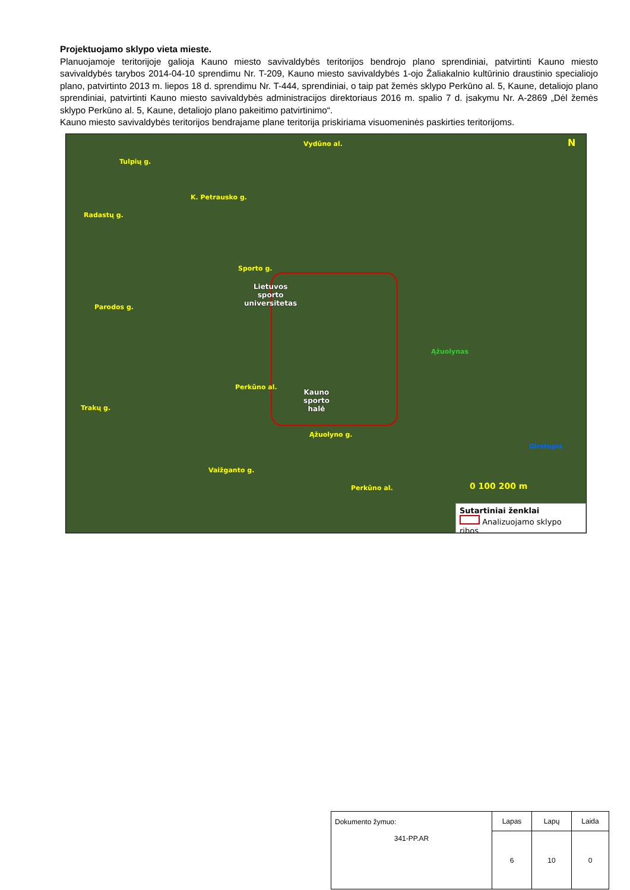Projektuojamo sklypo vieta mieste.
Planuojamoje teritorijoje galioja Kauno miesto savivaldybės teritorijos bendrojo plano sprendiniai, patvirtinti Kauno miesto savivaldybės tarybos 2014-04-10 sprendimu Nr. T-209, Kauno miesto savivaldybės 1-ojo Žaliakalnio kultūrinio draustinio specialiojo plano, patvirtinto 2013 m. liepos 18 d. sprendimu Nr. T-444, sprendiniai, o taip pat žemės sklypo Perkūno al. 5, Kaune, detaliojo plano sprendiniai, patvirtinti Kauno miesto savivaldybės administracijos direktoriaus 2016 m. spalio 7 d. įsakymu Nr. A-2869 „Dėl žemės sklypo Perkūno al. 5, Kaune, detaliojo plano pakeitimo patvirtinimo“.
Kauno miesto savivaldybės teritorijos bendrajame plane teritorija priskiriama visuomeninės paskirties teritorijoms.
Vydūno al.
Tulpių g.
K. Petrausko g.
Radastų g.
Sporto g.
Parodos g.
Perkūno al.
Trakų g.
Ąžuolyno g.
Vaižganto g.
Perkūno al.
Ąžuolynas
Girstupis
N
0 100 200 m
Lietuvos
sporto
universitetas
Kauno
sporto
halė
Sutartiniai ženklai
Analizuojamo sklypo ribos
| Dokumento žymuo: 341-PP.AR | Lapas | Lapų | Laida |
| | 6 | 10 | 0 |